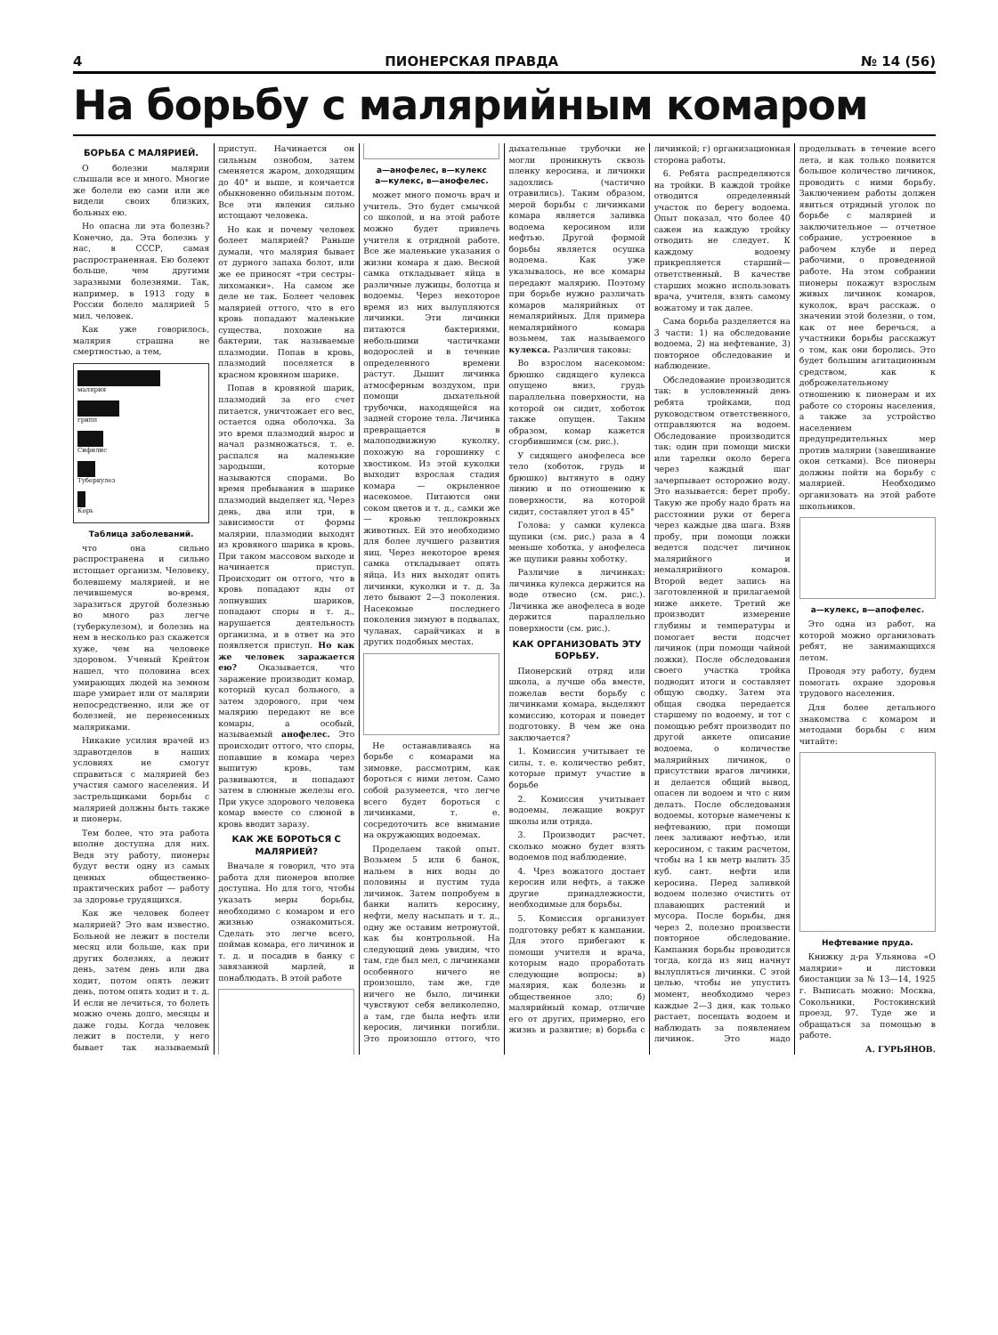4 ПИОНЕРСКАЯ ПРАВДА № 14 (56)
На борьбу с малярийным комаром
БОРЬБА С МАЛЯРИЕЙ.
О болезни малярии слышали все и много. Многие же болели ею сами или же видели своих близких, больных ею.
Но опасна ли эта болезнь? Конечно, да. Эта болезнь у нас, в СССР, самая распространенная. Ею болеют больше, чем другими заразными болезнями. Так, например, в 1913 году в России болело малярией 5 мил. человек.
Как уже говорилось, малярия страшна не смертностью, а тем,
малярия
грипп
Сифилис
Туберкулез
Корь
Таблица заболеваний.
что она сильно распространена и сильно истощает организм. Человеку, болевшему малярией, и не лечившемуся во-время, заразиться другой болезнью во много раз легче (туберкулезом), и болезнь на нем в несколько раз скажется хуже, чем на человеке здоровом. Ученый Крейтон нашел, что половина всех умирающих людей на земном шаре умирает или от малярии непосредственно, или же от болезней, не перенесенных маляриками.
Никакие усилия врачей из здравотделов в наших условиях не смогут справиться с малярией без участия самого населения. И застрельщиками борьбы с малярией должны быть также и пионеры.
Тем более, что эта работа вполне доступна для них. Ведя эту работу, пионеры будут вести одну из самых ценных общественно-практических работ — работу за здоровье трудящихся.
Как же человек болеет малярией? Это вам известно. Больной не лежит в постели месяц или больше, как при других болезнях, а лежит день, затем день или два ходит, потом опять лежит день, потом опять ходит и т. д. И если не лечиться, то болеть можно очень долго, месяцы и даже годы. Когда человек лежит в постели, у него бывает так называемый приступ. Начинается он сильным ознобом, затем сменяется жаром, доходящим до 40° и выше, и кончается обыкновенно обильным потом. Все эти явления сильно истощают человека.
Но как и почему человек болеет малярией? Раньше думали, что малярия бывает от дурного запаха болот, или же ее приносят «три сестры-лихоманки». На самом же деле не так. Болеет человек малярией оттого, что в его кровь попадают маленькие существа, похожие на бактерии, так называемые плазмодии. Попав в кровь, плазмодий поселяется в красном кровяном шарике.
Попав в кровяной шарик, плазмодий за его счет питается, уничтожает его вес, остается одна оболочка. За это время плазмодий вырос и начал размножаться, т. е. распался на маленькие зародыши, которые называются спорами. Во время пребывания в шарике плазмодий выделяет яд. Через день, два или три, в зависимости от формы малярии, плазмодии выходят из кровяного шарика в кровь. При таком массовом выходе и начинается приступ. Происходит он оттого, что в кровь попадают яды от лопнувших шариков, попадают споры и т. д., нарушается деятельность организма, и в ответ на это появляется приступ. Но как же человек заражается ею? Оказывается, что заражение производит комар, который кусал больного, а затем здорового, при чем малярию передают не все комары, а особый, называемый анофелес. Это происходит оттого, что споры, попавшие в комара через выпитую кровь, там развиваются, и попадают затем в слюнные железы его. При укусе здорового человека комар вместе со слюной в кровь вводит заразу.
КАК ЖЕ БОРОТЬСЯ С МАЛЯРИЕЙ?
Вначале я говорил, что эта работа для пионеров вполне доступна. Но для того, чтобы указать меры борьбы, необходимо с комаром и его жизнью ознакомиться. Сделать это легче всего, поймав комара, его личинок и т. д. и посадив в банку с завязанной марлей, и понаблюдать. В этой работе
а—анофелес, в—кулекс
а—кулекс, в—анофелес.
может много помочь врач и учитель. Это будет смычкой со школой, и на этой работе можно будет привлечь учителя к отрядной работе. Все же маленькие указания о жизни комара я даю. Весной самка откладывает яйца в различные лужицы, болотца и водоемы. Через некоторое время из них вылупляются личинки. Эти личинки питаются бактериями, небольшими частичками водорослей и в течение определенного времени растут. Дышит личинка атмосферным воздухом, при помощи дыхательной трубочки, находящейся на задней стороне тела. Личинка превращается в малоподвижную куколку, похожую на горошинку с хвостиком. Из этой куколки выходит взрослая стадия комара — окрыленное насекомое. Питаются они соком цветов и т. д., самки же — кровью теплокровных животных. Ей это необходимо для более лучшего развития яиц. Через некоторое время самка откладывает опять яйца. Из них выходят опять личинки, куколки и т. д. За лето бывают 2—3 поколения. Насекомые последнего поколения зимуют в подвалах, чуланах, сарайчиках и в других подобных местах.
Не останавливаясь на борьбе с комарами на зимовке, рассмотрим, как бороться с ними летом. Само собой разумеется, что легче всего будет бороться с личинками, т. е. сосредоточить все внимание на окружающих водоемах.
Проделаем такой опыт. Возьмем 5 или 6 банок, нальем в них воды до половины и пустим туда личинок. Затем попробуем в банки налить керосину, нефти, мелу насыпать и т. д., одну же оставим нетронутой, как бы контрольной. На следующий день увидим, что там, где был мел, с личинками особенного ничего не произошло, там же, где ничего не было, личинки чувствуют себя великолепно, а там, где была нефть или керосин, личинки погибли. Это произошло оттого, что дыхательные трубочки не могли проникнуть сквозь пленку керосина, и личинки задохлись (частично отравились). Таким образом, мерой борьбы с личинками комара является заливка водоема керосином или нефтью. Другой формой борьбы является осушка водоема. Как уже указывалось, не все комары передают малярию. Поэтому при борьбе нужно различать комаров малярийных от немалярийных. Для примера немалярийного комара возьмем, так называемого кулекса. Различия таковы:
Во взрослом насекомом: брюшко сидящего кулекса опущено вниз, грудь параллельна поверхности, на которой он сидит, хоботок также опущен. Таким образом, комар кажется сгорбившимся (см. рис.).
У сидящего анофелеса все тело (хоботок, грудь и брюшко) вытянуто в одну линию и по отношению к поверхности, на которой сидит, составляет угол в 45°
Голова: у самки кулекса щупики (см. рис.) раза в 4 меньше хоботка, у анофелеса же щупики равны хоботку.
Различие в личинках: личинка кулекса держится на воде отвесно (см. рис.). Личинка же анофелеса в воде держится параллельно поверхности (см. рис.).
КАК ОРГАНИЗОВАТЬ ЭТУ БОРЬБУ.
Пионерский отряд или школа, а лучше оба вместе, пожелав вести борьбу с личинками комара, выделяют комиссию, которая и поведет подготовку. В чем же она заключается?
1. Комиссия учитывает те силы, т. е. количество ребят, которые примут участие в борьбе
2. Комиссия учитывает водоемы, лежащие вокруг школы или отряда.
3. Производит расчет, сколько можно будет взять водоемов под наблюдение.
4. Чрез вожатого достает керосин или нефть, а также другие принадлежности, необходимые для борьбы.
5. Комиссия организует подготовку ребят к кампании. Для этого прибегают к помощи учителя и врача, которым надо проработать следующие вопросы: в) малярия, как болезнь и общественное зло; б) малярийный комар, отличие его от других, примерно, его жизнь и развитие; в) борьба с личинкой; г) организационная сторона работы.
6. Ребята распределяются на тройки. В каждой тройке отводится определенный участок по берегу водоема. Опыт показал, что более 40 сажен на каждую тройку отводить не следует. К каждому водоему прикрепляется старший—ответственный. В качестве старших можно использовать врача, учителя, взять самому вожатому и так далее.
Сама борьба разделяется на 3 части: 1) на обследование водоема, 2) на нефтевание, 3) повторное обследование и наблюдение.
Обследование производится так: в условленный день ребята тройками, под руководством ответственного, отправляются на водоем. Обследование производится так: один при помощи миски или тарелки около берега через каждый шаг зачерпывает осторожно воду. Это называется: берет пробу. Такую же пробу надо брать на расстоянии руки от берега через каждые два шага. Взяв пробу, при помощи ложки ведется подсчет личинок малярийного и немалярийного комаров. Второй ведет запись на заготовленной и прилагаемой ниже анкете. Третий же производит измерение глубины и температуры и помогает вести подсчет личинок (при помощи чайной ложки). После обследования своего участка тройка подводит итоги и составляет общую сводку. Затем эта общая сводка передается старшему по водоему, и тот с помощью ребят производит по другой анкете описание водоема, о количестве малярийных личинок, о присутствии врагов личинки, и делается общий вывод, опасен ли водоем и что с ним делать. После обследования водоемы, которые намечены к нефтеванию, при помощи леек заливают нефтью, или керосином, с таким расчетом, чтобы на 1 кв метр вылить 35 куб. сант. нефти или керосина. Перед заливкой водоем полезно очистить от плавающих растений и мусора. После борьбы, дня через 2, полезно произвести повторное обследование. Кампания борьбы проводится тогда, когда из яиц начнут вылупляться личинки. С этой целью, чтобы не упустить момент, необходимо через каждые 2—3 дня, как только растает, посещать водоем и наблюдать за появлением личинок. Это надо проделывать в течение всего лета, и как только появится большое количество личинок, проводить с ними борьбу. Заключением работы должен явиться отрядный уголок по борьбе с малярией и заключительное — отчетное собрание, устроенное в рабочем клубе и перед рабочими, о проведенной работе. На этом собрании пионеры покажут взрослым живых личинок комаров, куколок, врач расскаж. о значении этой болезни, о том, как от нее беречься, а участники борьбы расскажут о том, как они боролись. Это будет большим агитационным средством, как к доброжелательному отношению к пионерам и их работе со стороны населения, а также за устройство населением предупредительных мер против малярии (завешивание окон сетками). Все пионеры должны пойти на борьбу с малярией. Необходимо организовать на этой работе школьников.
а—кулекс, в—апофелес.
Это одна из работ, на которой можно организовать ребят, не занимающихся летом.
Проводя эту работу, будем помогать охране здоровья трудового населения.
Для более детального знакомства с комаром и методами борьбы с ним читайте:
Нефтевание пруда.
Книжку д-ра Ульянова «О малярии» и листовки биостанции за № 13—14, 1925 г. Выписать можно: Москва, Сокольники, Ростокинский проезд, 97. Туде же и обращаться за помощью в работе.
А. ГУРЬЯНОВ.